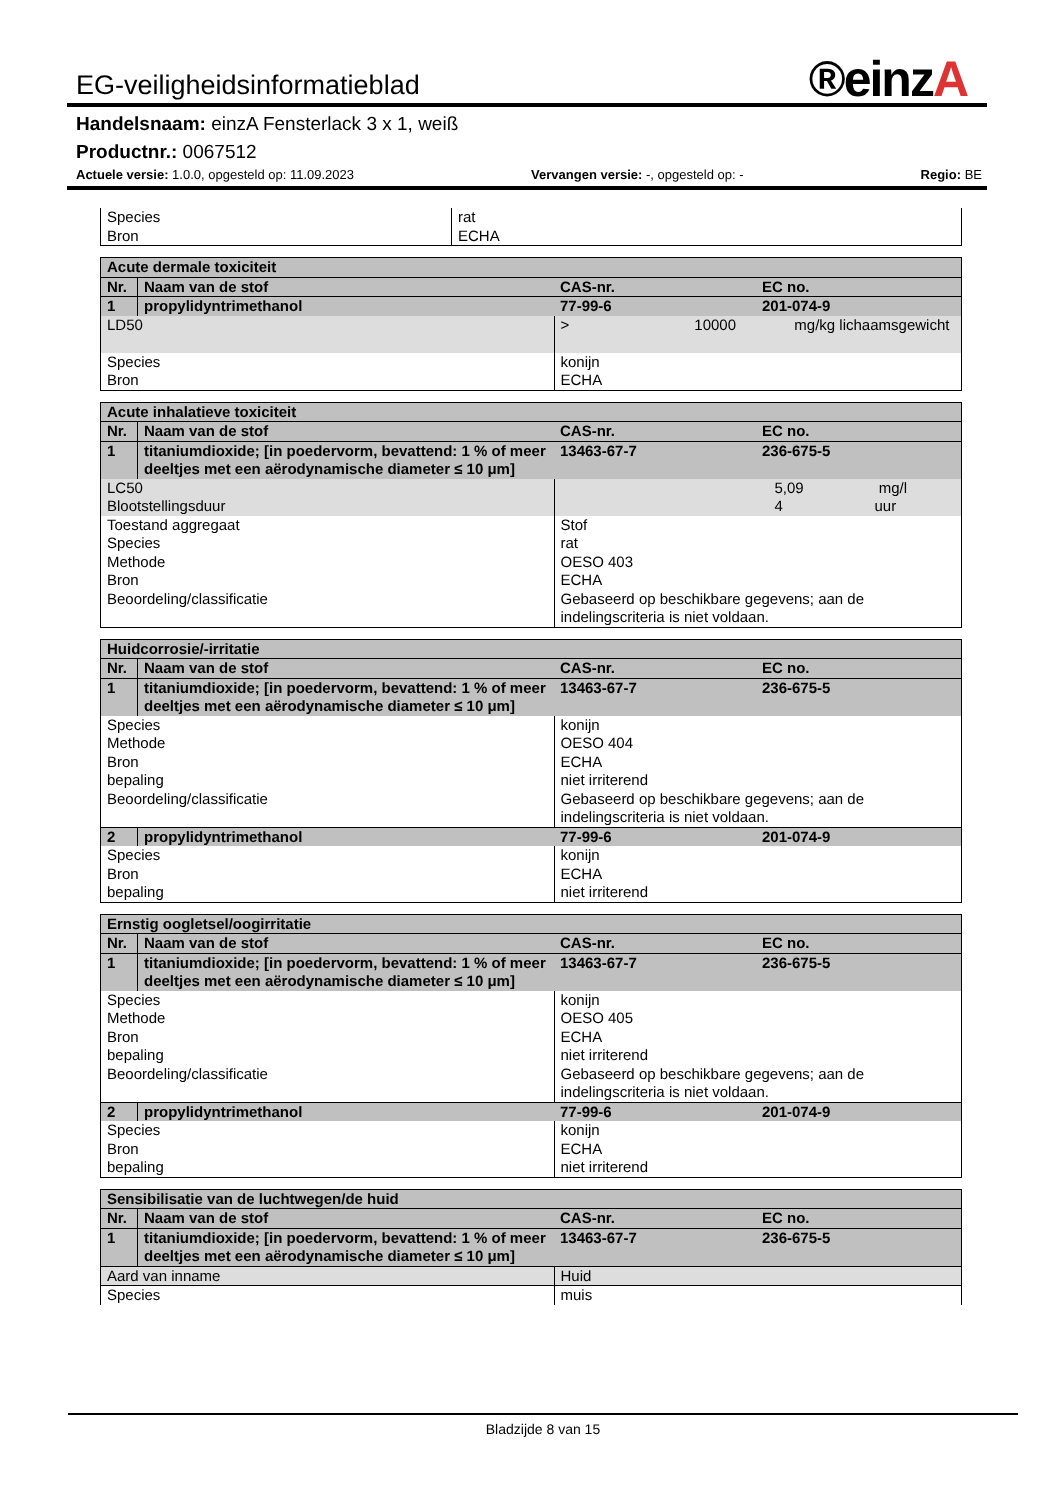®einz A
EG-veiligheidsinformatieblad
Handelsnaam: einzA Fensterlack 3 x 1, weiß
Productnr.: 0067512
Actuele versie: 1.0.0, opgesteld op: 11.09.2023 Vervangen versie: -, opgesteld op: - Regio: BE
| Species Bron | rat ECHA |
| Acute dermale toxiciteit | | | |
| --- | --- | --- | --- |
| Nr. | Naam van de stof | CAS-nr. | EC no. |
| 1 | propylidyntrimethanol | 77-99-6 | 201-074-9 |
| LD50 | | > 10000 mg/kg lichaamsgewicht | |
| Species Bron | | konijn ECHA | |
| Acute inhalatieve toxiciteit | | | |
| --- | --- | --- | --- |
| Nr. | Naam van de stof | CAS-nr. | EC no. |
| 1 | titaniumdioxide; [in poedervorm, bevattend: 1 % of meer deeltjes met een aërodynamische diameter ≤ 10 μm] | 13463-67-7 | 236-675-5 |
| LC50 Blootstellingsduur | | 5,09 mg/l 4 uur | |
| Toestand aggregaat Species Methode Bron Beoordeling/classificatie | | Stof rat OESO 403 ECHA Gebaseerd op beschikbare gegevens; aan de indelingscriteria is niet voldaan. | |
| Huidcorrosie/-irritatie | | | |
| --- | --- | --- | --- |
| Nr. | Naam van de stof | CAS-nr. | EC no. |
| 1 | titaniumdioxide; [in poedervorm, bevattend: 1 % of meer deeltjes met een aërodynamische diameter ≤ 10 μm] | 13463-67-7 | 236-675-5 |
| Species Methode Bron bepaling Beoordeling/classificatie | | konijn OESO 404 ECHA niet irriterend Gebaseerd op beschikbare gegevens; aan de indelingscriteria is niet voldaan. | |
| 2 | propylidyntrimethanol | 77-99-6 | 201-074-9 |
| Species Bron bepaling | | konijn ECHA niet irriterend | |
| Ernstig oogletsel/oogirritatie | | | |
| --- | --- | --- | --- |
| Nr. | Naam van de stof | CAS-nr. | EC no. |
| 1 | titaniumdioxide; [in poedervorm, bevattend: 1 % of meer deeltjes met een aërodynamische diameter ≤ 10 μm] | 13463-67-7 | 236-675-5 |
| Species Methode Bron bepaling Beoordeling/classificatie | | konijn OESO 405 ECHA niet irriterend Gebaseerd op beschikbare gegevens; aan de indelingscriteria is niet voldaan. | |
| 2 | propylidyntrimethanol | 77-99-6 | 201-074-9 |
| Species Bron bepaling | | konijn ECHA niet irriterend | |
| Sensibilisatie van de luchtwegen/de huid | | | |
| --- | --- | --- | --- |
| Nr. | Naam van de stof | CAS-nr. | EC no. |
| 1 | titaniumdioxide; [in poedervorm, bevattend: 1 % of meer deeltjes met een aërodynamische diameter ≤ 10 μm] | 13463-67-7 | 236-675-5 |
| Aard van inname | | Huid | |
| Species | | muis | |
Bladzijde 8 van 15